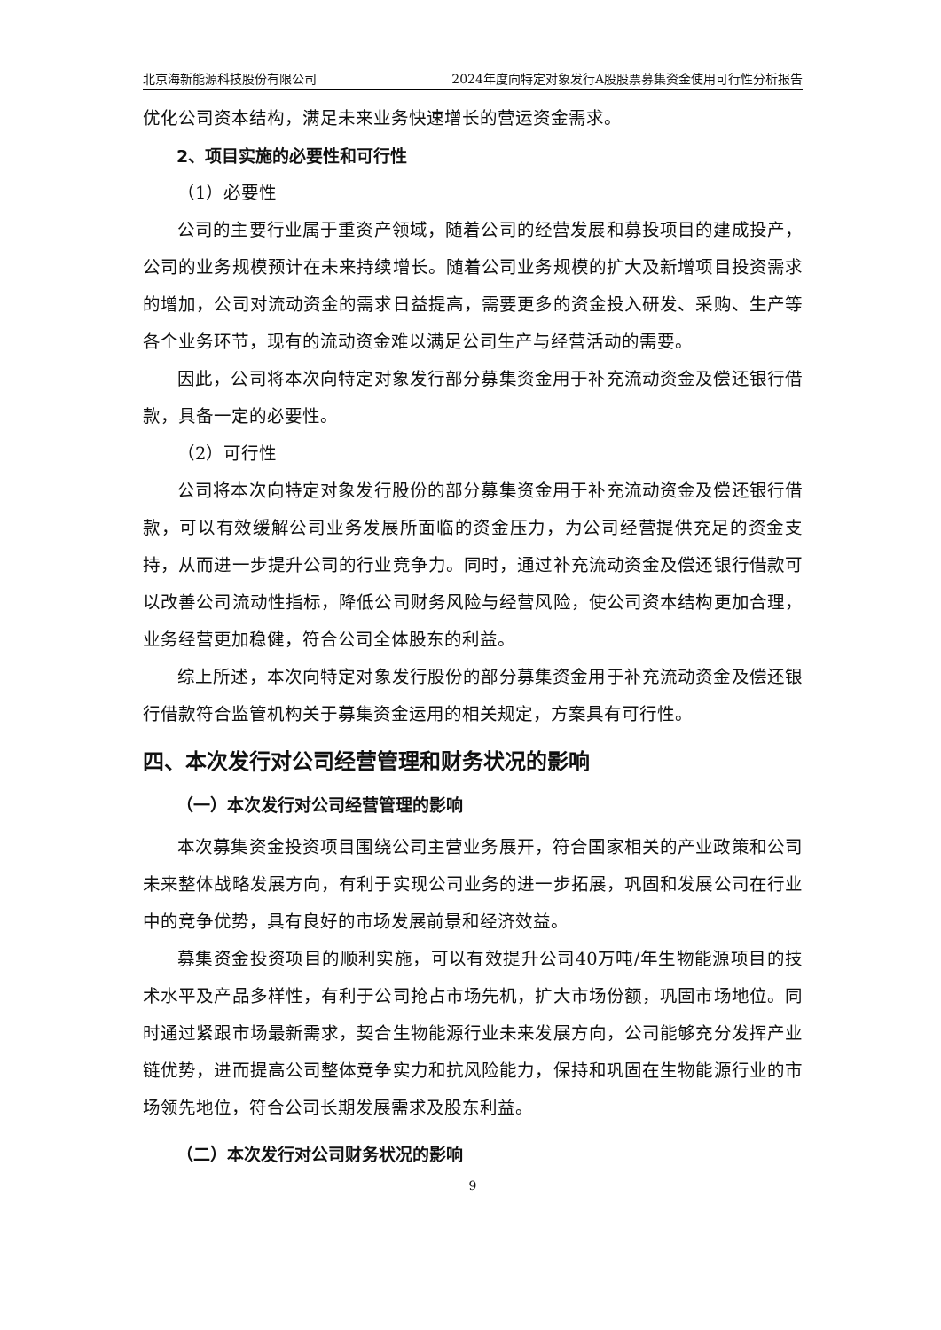北京海新能源科技股份有限公司 2024年度向特定对象发行A股股票募集资金使用可行性分析报告
优化公司资本结构，满足未来业务快速增长的营运资金需求。
2、项目实施的必要性和可行性
（1）必要性
公司的主要行业属于重资产领域，随着公司的经营发展和募投项目的建成投产，公司的业务规模预计在未来持续增长。随着公司业务规模的扩大及新增项目投资需求的增加，公司对流动资金的需求日益提高，需要更多的资金投入研发、采购、生产等各个业务环节，现有的流动资金难以满足公司生产与经营活动的需要。
因此，公司将本次向特定对象发行部分募集资金用于补充流动资金及偿还银行借款，具备一定的必要性。
（2）可行性
公司将本次向特定对象发行股份的部分募集资金用于补充流动资金及偿还银行借款，可以有效缓解公司业务发展所面临的资金压力，为公司经营提供充足的资金支持，从而进一步提升公司的行业竞争力。同时，通过补充流动资金及偿还银行借款可以改善公司流动性指标，降低公司财务风险与经营风险，使公司资本结构更加合理，业务经营更加稳健，符合公司全体股东的利益。
综上所述，本次向特定对象发行股份的部分募集资金用于补充流动资金及偿还银行借款符合监管机构关于募集资金运用的相关规定，方案具有可行性。
四、本次发行对公司经营管理和财务状况的影响
（一）本次发行对公司经营管理的影响
本次募集资金投资项目围绕公司主营业务展开，符合国家相关的产业政策和公司未来整体战略发展方向，有利于实现公司业务的进一步拓展，巩固和发展公司在行业中的竞争优势，具有良好的市场发展前景和经济效益。
募集资金投资项目的顺利实施，可以有效提升公司40万吨/年生物能源项目的技术水平及产品多样性，有利于公司抢占市场先机，扩大市场份额，巩固市场地位。同时通过紧跟市场最新需求，契合生物能源行业未来发展方向，公司能够充分发挥产业链优势，进而提高公司整体竞争实力和抗风险能力，保持和巩固在生物能源行业的市场领先地位，符合公司长期发展需求及股东利益。
（二）本次发行对公司财务状况的影响
9